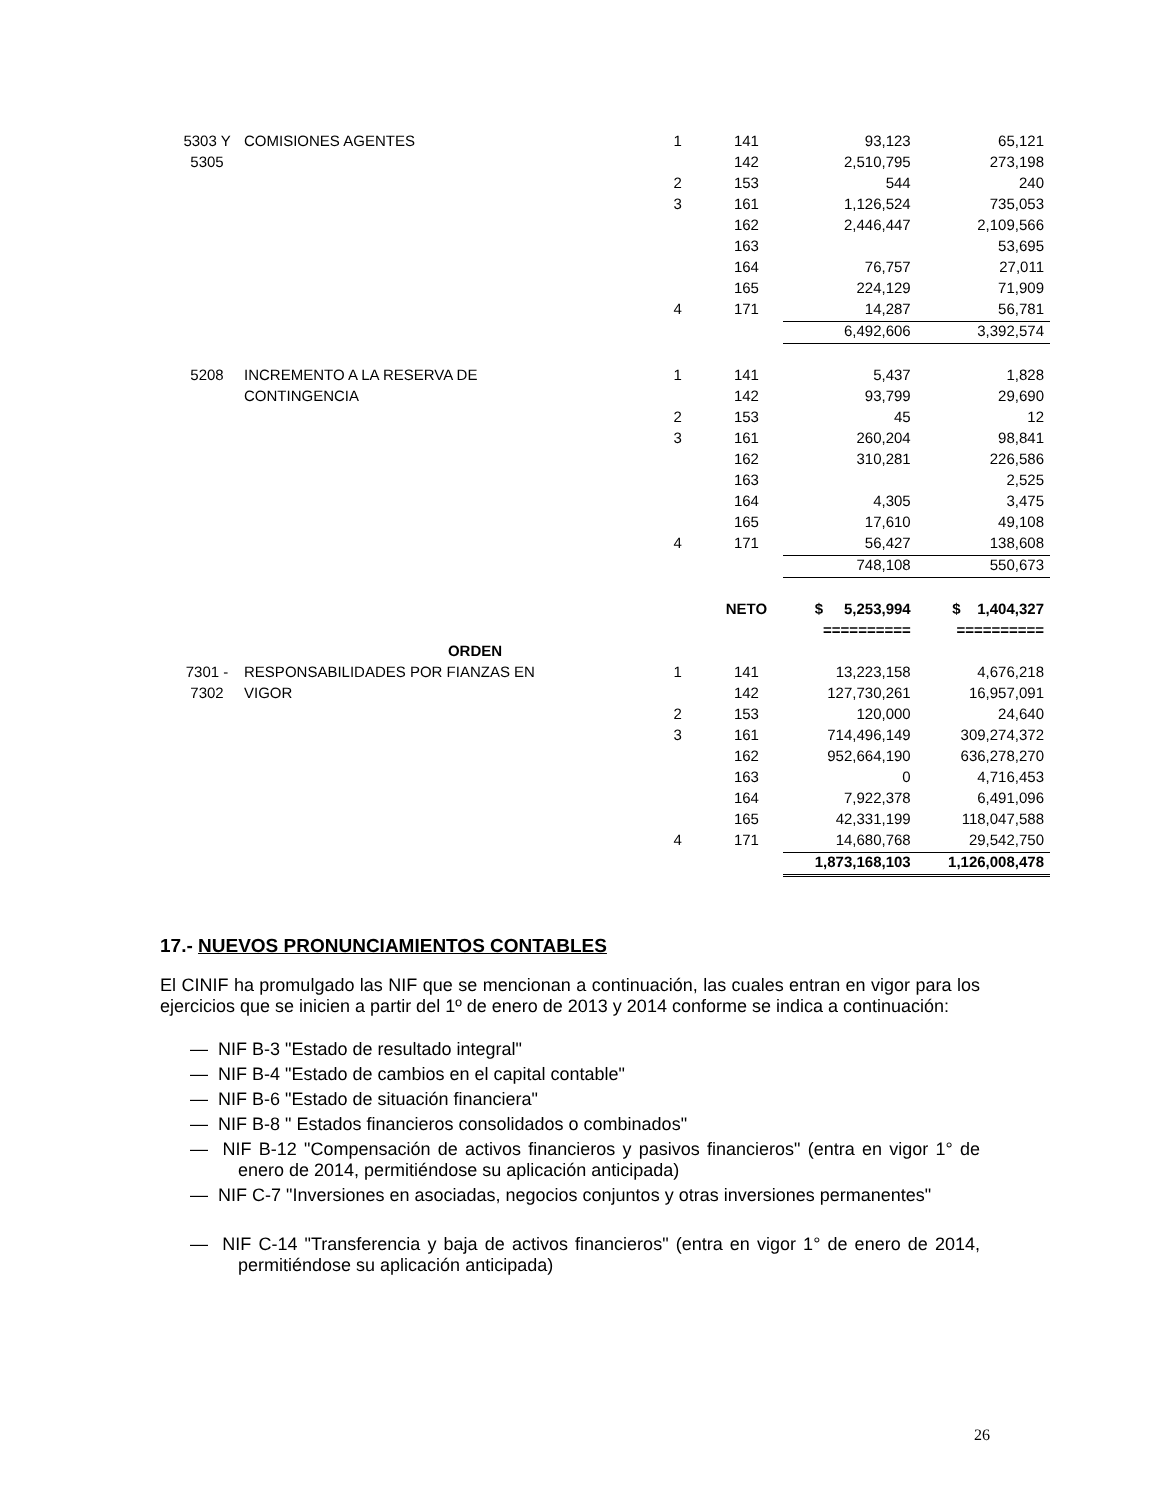| 5303 Y | COMISIONES AGENTES | 1 | 141 | 93,123 | 65,121 |
| 5305 | | | 142 | 2,510,795 | 273,198 |
| | | 2 | 153 | 544 | 240 |
| | | 3 | 161 | 1,126,524 | 735,053 |
| | | | 162 | 2,446,447 | 2,109,566 |
| | | | 163 | | 53,695 |
| | | | 164 | 76,757 | 27,011 |
| | | | 165 | 224,129 | 71,909 |
| | | 4 | 171 | 14,287 | 56,781 |
| | | | | 6,492,606 | 3,392,574 |
| 5208 | INCREMENTO A LA RESERVA DE | 1 | 141 | 5,437 | 1,828 |
| | CONTINGENCIA | | 142 | 93,799 | 29,690 |
| | | 2 | 153 | 45 | 12 |
| | | 3 | 161 | 260,204 | 98,841 |
| | | | 162 | 310,281 | 226,586 |
| | | | 163 | | 2,525 |
| | | | 164 | 4,305 | 3,475 |
| | | | 165 | 17,610 | 49,108 |
| | | 4 | 171 | 56,427 | 138,608 |
| | | | | 748,108 | 550,673 |
| | | | NETO | $ 5,253,994 | $ 1,404,327 |
| | | | | ========== | ========== |
| | ORDEN | | | | |
| 7301 - | RESPONSABILIDADES POR FIANZAS EN | 1 | 141 | 13,223,158 | 4,676,218 |
| 7302 | VIGOR | | 142 | 127,730,261 | 16,957,091 |
| | | 2 | 153 | 120,000 | 24,640 |
| | | 3 | 161 | 714,496,149 | 309,274,372 |
| | | | 162 | 952,664,190 | 636,278,270 |
| | | | 163 | 0 | 4,716,453 |
| | | | 164 | 7,922,378 | 6,491,096 |
| | | | 165 | 42,331,199 | 118,047,588 |
| | | 4 | 171 | 14,680,768 | 29,542,750 |
| | | | | 1,873,168,103 | 1,126,008,478 |
17.- NUEVOS PRONUNCIAMIENTOS CONTABLES
El CINIF ha promulgado las NIF que se mencionan a continuación, las cuales entran en vigor para los ejercicios que se inicien a partir del 1º de enero de 2013 y 2014 conforme se indica a continuación:
— NIF B-3 "Estado de resultado integral"
— NIF B-4 "Estado de cambios en el capital contable"
— NIF B-6 "Estado de situación financiera"
— NIF B-8 " Estados financieros consolidados o combinados"
— NIF B-12 "Compensación de activos financieros y pasivos financieros" (entra en vigor 1° de enero de 2014, permitiéndose su aplicación anticipada)
— NIF C-7 "Inversiones en asociadas, negocios conjuntos y otras inversiones permanentes"
— NIF C-14 "Transferencia y baja de activos financieros" (entra en vigor 1° de enero de 2014, permitiéndose su aplicación anticipada)
26